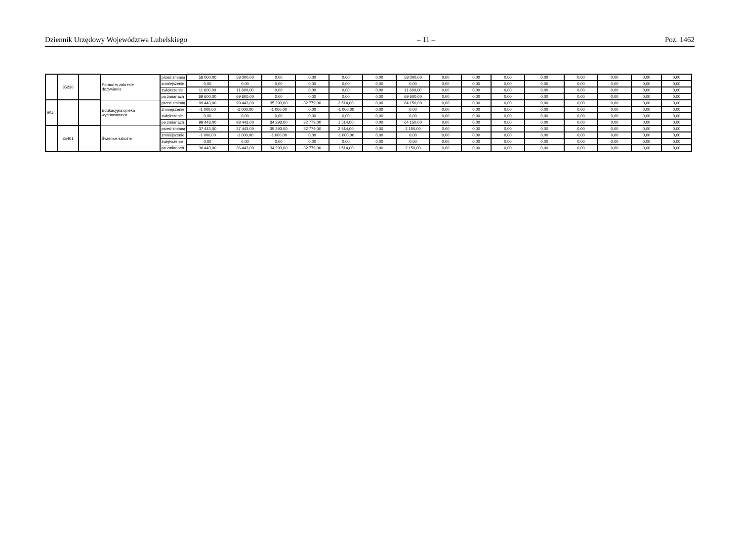Dziennik Urzędowy Województwa Lubelskiego – 11 – Poz. 1462
| | 85230 | | Pomoc w zakresie dożywiania | przed zmianą | 58 000,00 | 58 000,00 | 0,00 | 0,00 | 0,00 | 0,00 | 58 000,00 | 0,00 | 0,00 | 0,00 | 0,00 | 0,00 | 0,00 | 0,00 | 0,00 |
| | | | | zmniejszenie | 0,00 | 0,00 | 0,00 | 0,00 | 0,00 | 0,00 | 0,00 | 0,00 | 0,00 | 0,00 | 0,00 | 0,00 | 0,00 | 0,00 | 0,00 |
| | | | | zwiększenie | 11 600,00 | 11 600,00 | 0,00 | 0,00 | 0,00 | 0,00 | 11 600,00 | 0,00 | 0,00 | 0,00 | 0,00 | 0,00 | 0,00 | 0,00 | 0,00 |
| | | | | po zmianach | 69 600,00 | 69 600,00 | 0,00 | 0,00 | 0,00 | 0,00 | 69 600,00 | 0,00 | 0,00 | 0,00 | 0,00 | 0,00 | 0,00 | 0,00 | 0,00 |
| 854 | | | Edukacyjna opieka wychowawcza | przed zmianą | 99 443,00 | 99 443,00 | 35 293,00 | 32 779,00 | 2 514,00 | 0,00 | 64 150,00 | 0,00 | 0,00 | 0,00 | 0,00 | 0,00 | 0,00 | 0,00 | 0,00 |
| | | | | zmniejszenie | -1 000,00 | -1 000,00 | -1 000,00 | 0,00 | -1 000,00 | 0,00 | 0,00 | 0,00 | 0,00 | 0,00 | 0,00 | 0,00 | 0,00 | 0,00 | 0,00 |
| | | | | zwiększenie | 0,00 | 0,00 | 0,00 | 0,00 | 0,00 | 0,00 | 0,00 | 0,00 | 0,00 | 0,00 | 0,00 | 0,00 | 0,00 | 0,00 | 0,00 |
| | | | | po zmianach | 98 443,00 | 98 443,00 | 34 293,00 | 32 779,00 | 1 514,00 | 0,00 | 64 150,00 | 0,00 | 0,00 | 0,00 | 0,00 | 0,00 | 0,00 | 0,00 | 0,00 |
| | 85401 | | Świetlice szkolne | przed zmianą | 37 443,00 | 37 443,00 | 35 293,00 | 32 779,00 | 2 514,00 | 0,00 | 2 150,00 | 0,00 | 0,00 | 0,00 | 0,00 | 0,00 | 0,00 | 0,00 | 0,00 |
| | | | | zmniejszenie | -1 000,00 | -1 000,00 | -1 000,00 | 0,00 | -1 000,00 | 0,00 | 0,00 | 0,00 | 0,00 | 0,00 | 0,00 | 0,00 | 0,00 | 0,00 | 0,00 |
| | | | | zwiększenie | 0,00 | 0,00 | 0,00 | 0,00 | 0,00 | 0,00 | 0,00 | 0,00 | 0,00 | 0,00 | 0,00 | 0,00 | 0,00 | 0,00 | 0,00 |
| | | | | po zmianach | 36 443,00 | 36 443,00 | 34 293,00 | 32 779,00 | 1 514,00 | 0,00 | 2 150,00 | 0,00 | 0,00 | 0,00 | 0,00 | 0,00 | 0,00 | 0,00 | 0,00 |